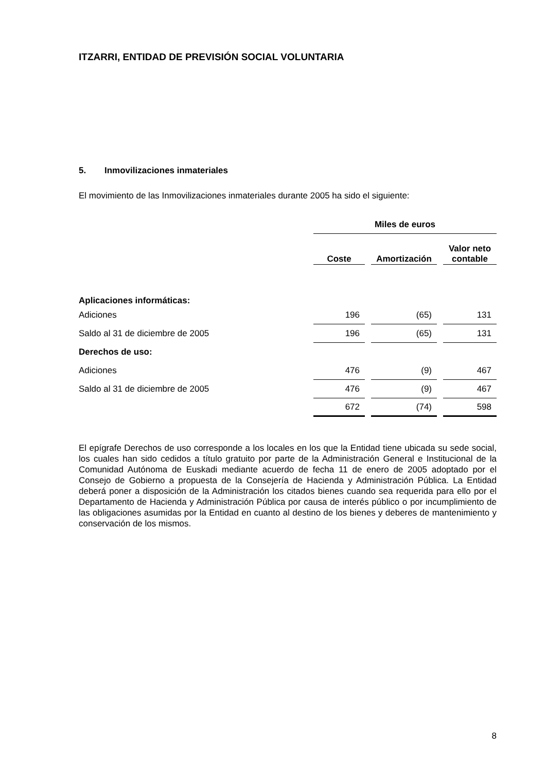ITZARRI, ENTIDAD DE PREVISIÓN SOCIAL VOLUNTARIA
5. Inmovilizaciones inmateriales
El movimiento de las Inmovilizaciones inmateriales durante 2005 ha sido el siguiente:
| | Miles de euros | | | | |
| | Coste | | Amortización | | Valor neto contable |
| Aplicaciones informáticas: | | | | | |
| Adiciones | 196 | | (65) | | 131 |
| Saldo al 31 de diciembre de 2005 | 196 | | (65) | | 131 |
| Derechos de uso: | | | | | |
| Adiciones | 476 | | (9) | | 467 |
| Saldo al 31 de diciembre de 2005 | 476 | | (9) | | 467 |
| | 672 | | (74) | | 598 |
El epígrafe Derechos de uso corresponde a los locales en los que la Entidad tiene ubicada su sede social, los cuales han sido cedidos a título gratuito por parte de la Administración General e Institucional de la Comunidad Autónoma de Euskadi mediante acuerdo de fecha 11 de enero de 2005 adoptado por el Consejo de Gobierno a propuesta de la Consejería de Hacienda y Administración Pública. La Entidad deberá poner a disposición de la Administración los citados bienes cuando sea requerida para ello por el Departamento de Hacienda y Administración Pública por causa de interés público o por incumplimiento de las obligaciones asumidas por la Entidad en cuanto al destino de los bienes y deberes de mantenimiento y conservación de los mismos.
8